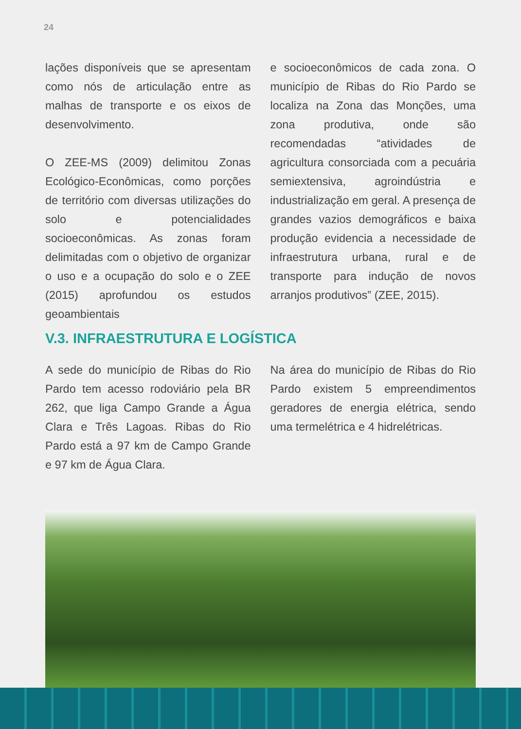24
lações disponíveis que se apresentam como nós de articulação entre as malhas de transporte e os eixos de desenvolvimento.
O ZEE-MS (2009) delimitou Zonas Ecológico-Econômicas, como porções de território com diversas utilizações do solo e potencialidades socioeconômicas. As zonas foram delimitadas com o objetivo de organizar o uso e a ocupação do solo e o ZEE (2015) aprofundou os estudos geoambientais
e socioeconômicos de cada zona. O município de Ribas do Rio Pardo se localiza na Zona das Monções, uma zona produtiva, onde são recomendadas “atividades de agricultura consorciada com a pecuária semiextensiva, agroindústria e industrialização em geral. A presença de grandes vazios demográficos e baixa produção evidencia a necessidade de infraestrutura urbana, rural e de transporte para indução de novos arranjos produtivos” (ZEE, 2015).
V.3. INFRAESTRUTURA E LOGÍSTICA
A sede do município de Ribas do Rio Pardo tem acesso rodoviário pela BR 262, que liga Campo Grande a Água Clara e Três Lagoas. Ribas do Rio Pardo está a 97 km de Campo Grande e 97 km de Água Clara.
Na área do município de Ribas do Rio Pardo existem 5 empreendimentos geradores de energia elétrica, sendo uma termelétrica e 4 hidrelétricas.